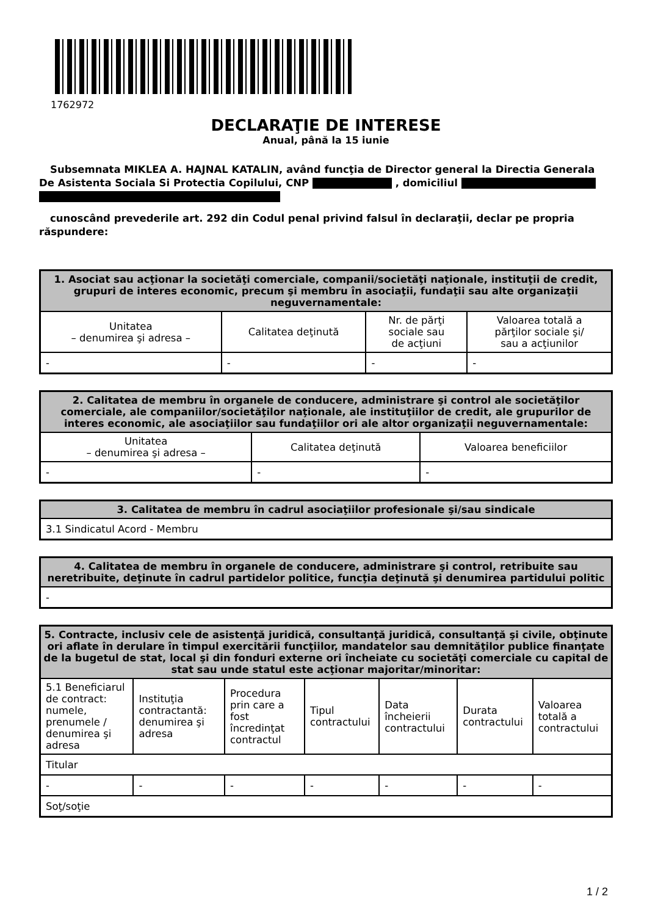1762972
DECLARAŢIE DE INTERESE
Anual, până la 15 iunie
Subsemnata MIKLEA A. HAJNAL KATALIN, având funcţia de Director general la Directia Generala De Asistenta Sociala Si Protectia Copilului, CNP , domiciliul
cunoscând prevederile art. 292 din Codul penal privind falsul în declaraţii, declar pe propria răspundere:
| 1. Asociat sau acţionar la societăţi comerciale, companii/societăţi naţionale, instituţii de credit, grupuri de interes economic, precum şi membru în asociaţii, fundaţii sau alte organizaţii neguvernamentale: | | | |
| --- | --- | --- | --- |
| Unitatea – denumirea şi adresa – | Calitatea deţinută | Nr. de părţi sociale sau de acţiuni | Valoarea totală a părţilor sociale şi/ sau a acţiunilor |
| - | - | - | - |
| 2. Calitatea de membru în organele de conducere, administrare şi control ale societăţilor comerciale, ale companiilor/societăţilor naţionale, ale instituţiilor de credit, ale grupurilor de interes economic, ale asociaţiilor sau fundaţiilor ori ale altor organizaţii neguvernamentale: | | |
| --- | --- | --- |
| Unitatea – denumirea şi adresa – | Calitatea deţinută | Valoarea beneficiilor |
| - | - | - |
| 3. Calitatea de membru în cadrul asociaţiilor profesionale şi/sau sindicale |
| --- |
| 3.1 Sindicatul Acord - Membru |
| 4. Calitatea de membru în organele de conducere, administrare şi control, retribuite sau neretribuite, deţinute în cadrul partidelor politice, funcţia deţinută şi denumirea partidului politic |
| --- |
| - |
| 5. Contracte, inclusiv cele de asistenţă juridică, consultanţă juridică, consultanţă şi civile, obţinute ori aflate în derulare în timpul exercitării funcţiilor, mandatelor sau demnităţilor publice finanţate de la bugetul de stat, local şi din fonduri externe ori încheiate cu societăţi comerciale cu capital de stat sau unde statul este acţionar majoritar/minoritar: | | | | | | |
| --- | --- | --- | --- | --- | --- | --- |
| 5.1 Beneficiarul de contract: numele, prenumele / denumirea şi adresa | Instituţia contractantă: denumirea şi adresa | Procedura prin care a fost încredinţat contractul | Tipul contractului | Data încheierii contractului | Durata contractului | Valoarea totală a contractului |
| Titular | | | | | | |
| - | - | - | - | - | - | - |
| Soţ/soţie | | | | | | |
1 / 2